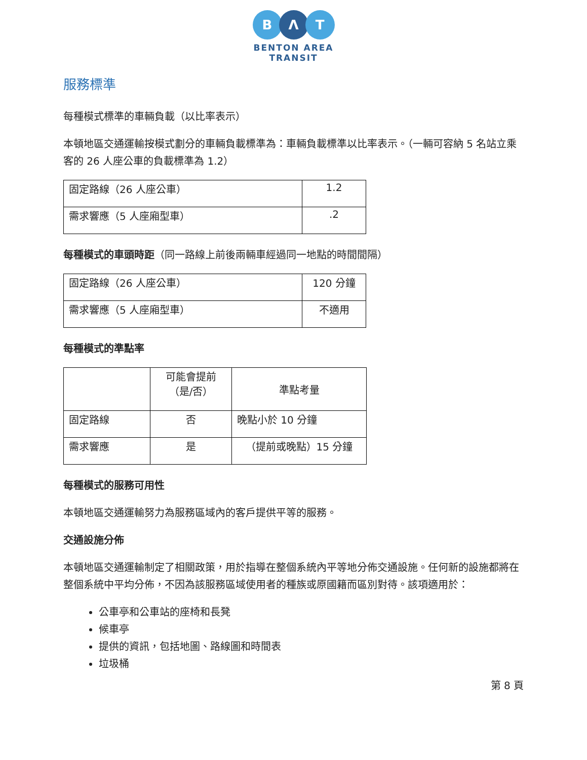B Λ T
BENTON AREA
TRANSIT
服務標準
每種模式標準的車輛負載（以比率表示）
本頓地區交通運輸按模式劃分的車輛負載標準為：車輛負載標準以比率表示。（一輛可容納 5 名站立乘客的 26 人座公車的負載標準為 1.2）
| 固定路線（26 人座公車） | 1.2 |
| 需求響應（5 人座廂型車） | .2 |
每種模式的車頭時距（同一路線上前後兩輛車經過同一地點的時間間隔）
| 固定路線（26 人座公車） | 120 分鐘 |
| 需求響應（5 人座廂型車） | 不適用 |
每種模式的準點率
| | 可能會提前 （是/否） | 準點考量 |
| 固定路線 | 否 | 晚點小於 10 分鐘 |
| 需求響應 | 是 | （提前或晚點）15 分鐘 |
每種模式的服務可用性
本頓地區交通運輸努力為服務區域內的客戶提供平等的服務。
交通設施分佈
本頓地區交通運輸制定了相關政策，用於指導在整個系統內平等地分佈交通設施。任何新的設施都將在整個系統中平均分佈，不因為該服務區域使用者的種族或原國籍而區別對待。該項適用於：
公車亭和公車站的座椅和長凳
候車亭
提供的資訊，包括地圖、路線圖和時間表
垃圾桶
第 8 頁